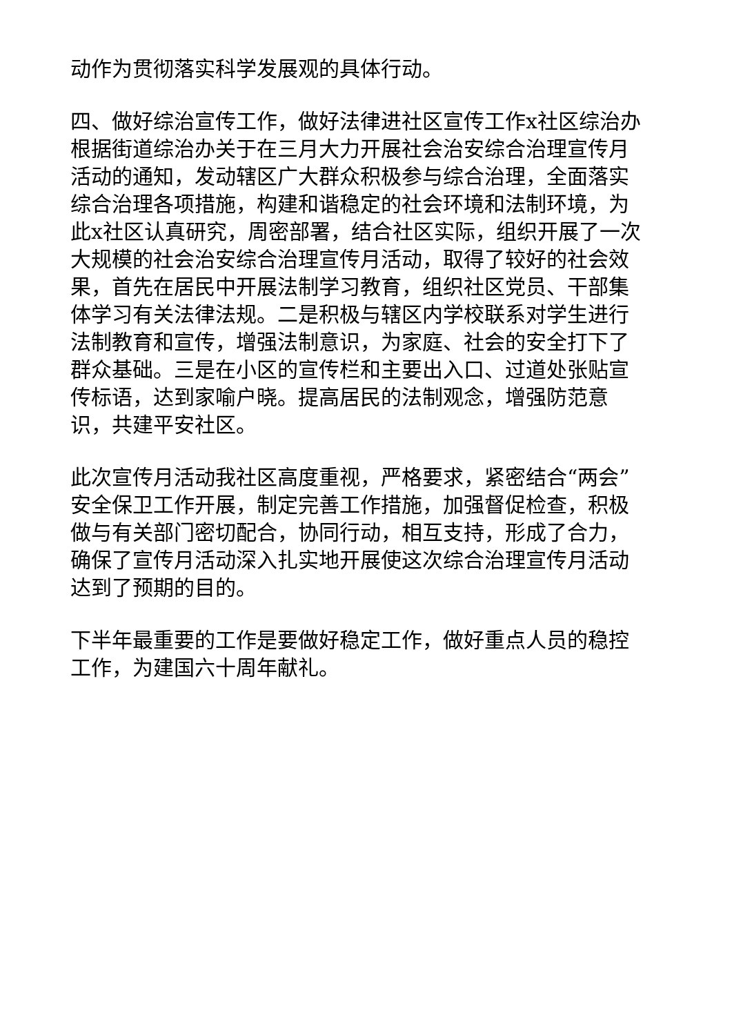动作为贯彻落实科学发展观的具体行动。
四、做好综治宣传工作，做好法律进社区宣传工作x社区综治办根据街道综治办关于在三月大力开展社会治安综合治理宣传月活动的通知，发动辖区广大群众积极参与综合治理，全面落实综合治理各项措施，构建和谐稳定的社会环境和法制环境，为此x社区认真研究，周密部署，结合社区实际，组织开展了一次大规模的社会治安综合治理宣传月活动，取得了较好的社会效果，首先在居民中开展法制学习教育，组织社区党员、干部集体学习有关法律法规。二是积极与辖区内学校联系对学生进行法制教育和宣传，增强法制意识，为家庭、社会的安全打下了群众基础。三是在小区的宣传栏和主要出入口、过道处张贴宣传标语，达到家喻户晓。提高居民的法制观念，增强防范意识，共建平安社区。
此次宣传月活动我社区高度重视，严格要求，紧密结合“两会”安全保卫工作开展，制定完善工作措施，加强督促检查，积极做与有关部门密切配合，协同行动，相互支持，形成了合力，确保了宣传月活动深入扎实地开展使这次综合治理宣传月活动达到了预期的目的。
下半年最重要的工作是要做好稳定工作，做好重点人员的稳控工作，为建国六十周年献礼。